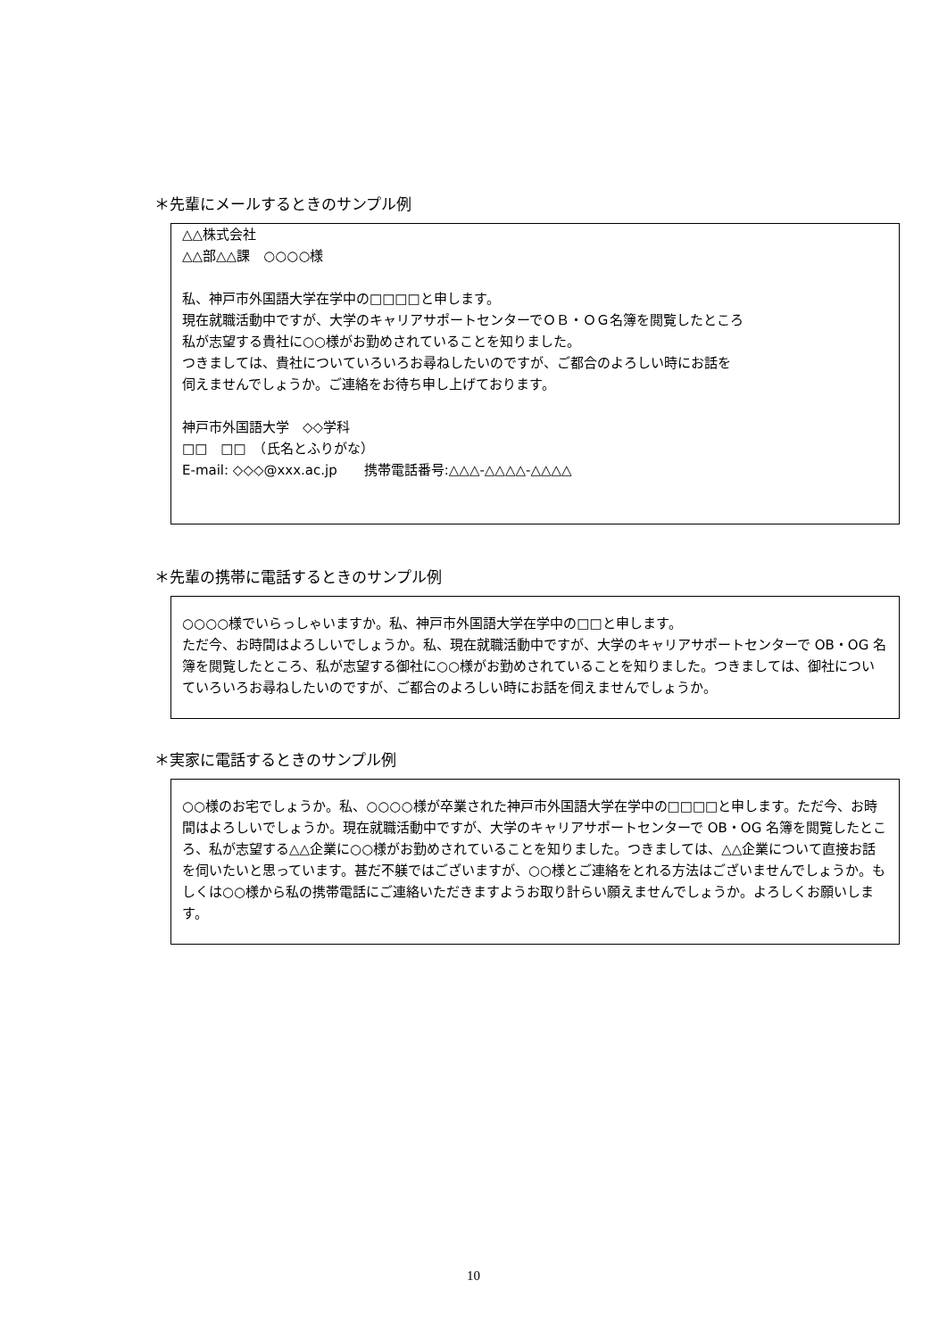＊先輩にメールするときのサンプル例
△△株式会社
△△部△△課　○○○○様
私、神戸市外国語大学在学中の□□□□と申します。
現在就職活動中ですが、大学のキャリアサポートセンターでＯＢ・ＯＧ名簿を閲覧したところ
私が志望する貴社に○○様がお勤めされていることを知りました。
つきましては、貴社についていろいろお尋ねしたいのですが、ご都合のよろしい時にお話を
伺えませんでしょうか。ご連絡をお待ち申し上げております。
神戸市外国語大学　◇◇学科
□□　□□　（氏名とふりがな）
E-mail: ◇◇◇@xxx.ac.jp　　携帯電話番号:△△△-△△△△-△△△△
＊先輩の携帯に電話するときのサンプル例
○○○○様でいらっしゃいますか。私、神戸市外国語大学在学中の□□と申します。
ただ今、お時間はよろしいでしょうか。私、現在就職活動中ですが、大学のキャリアサポートセンターで OB・OG 名簿を閲覧したところ、私が志望する御社に○○様がお勤めされていることを知りました。つきましては、御社についていろいろお尋ねしたいのですが、ご都合のよろしい時にお話を伺えませんでしょうか。
＊実家に電話するときのサンプル例
○○様のお宅でしょうか。私、○○○○様が卒業された神戸市外国語大学在学中の□□□□と申します。ただ今、お時間はよろしいでしょうか。現在就職活動中ですが、大学のキャリアサポートセンターで OB・OG 名簿を閲覧したところ、私が志望する△△企業に○○様がお勤めされていることを知りました。つきましては、△△企業について直接お話を伺いたいと思っています。甚だ不躾ではございますが、○○様とご連絡をとれる方法はございませんでしょうか。もしくは○○様から私の携帯電話にご連絡いただきますようお取り計らい願えませんでしょうか。よろしくお願いします。
10